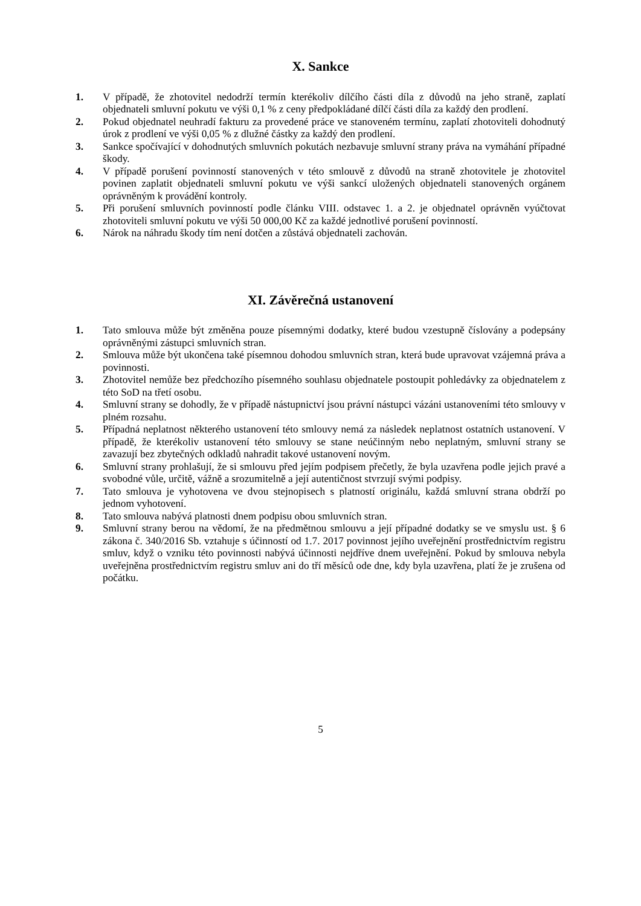X. Sankce
1. V případě, že zhotovitel nedodrží termín kterékoliv dílčího části díla z důvodů na jeho straně, zaplatí objednateli smluvní pokutu ve výši 0,1 % z ceny předpokládané dílčí části díla za každý den prodlení.
2. Pokud objednatel neuhradí fakturu za provedené práce ve stanoveném termínu, zaplatí zhotoviteli dohodnutý úrok z prodlení ve výši 0,05 % z dlužné částky za každý den prodlení.
3. Sankce spočívající v dohodnutých smluvních pokutách nezbavuje smluvní strany práva na vymáhání případné škody.
4. V případě porušení povinností stanovených v této smlouvě z důvodů na straně zhotovitele je zhotovitel povinen zaplatit objednateli smluvní pokutu ve výši sankcí uložených objednateli stanovených orgánem oprávněným k provádění kontroly.
5. Při porušení smluvních povinností podle článku VIII. odstavec 1. a 2. je objednatel oprávněn vyúčtovat zhotoviteli smluvní pokutu ve výši 50 000,00 Kč za každé jednotlivé porušení povinností.
6. Nárok na náhradu škody tím není dotčen a zůstává objednateli zachován.
XI. Závěrečná ustanovení
1. Tato smlouva může být změněna pouze písemnými dodatky, které budou vzestupně číslovány a podepsány oprávněnými zástupci smluvních stran.
2. Smlouva může být ukončena také písemnou dohodou smluvních stran, která bude upravovat vzájemná práva a povinnosti.
3. Zhotovitel nemůže bez předchozího písemného souhlasu objednatele postoupit pohledávky za objednatelem z této SoD na třetí osobu.
4. Smluvní strany se dohodly, že v případě nástupnictví jsou právní nástupci vázáni ustanoveními této smlouvy v plném rozsahu.
5. Případná neplatnost některého ustanovení této smlouvy nemá za následek neplatnost ostatních ustanovení. V případě, že kterékoliv ustanovení této smlouvy se stane neúčinným nebo neplatným, smluvní strany se zavazují bez zbytečných odkladů nahradit takové ustanovení novým.
6. Smluvní strany prohlašují, že si smlouvu před jejím podpisem přečetly, že byla uzavřena podle jejich pravé a svobodné vůle, určitě, vážně a srozumitelně a její autentičnost stvrzují svými podpisy.
7. Tato smlouva je vyhotovena ve dvou stejnopisech s platností originálu, každá smluvní strana obdrží po jednom vyhotovení.
8. Tato smlouva nabývá platnosti dnem podpisu obou smluvních stran.
9. Smluvní strany berou na vědomí, že na předmětnou smlouvu a její případné dodatky se ve smyslu ust. § 6 zákona č. 340/2016 Sb. vztahuje s účinností od 1.7. 2017 povinnost jejího uveřejnění prostřednictvím registru smluv, když o vzniku této povinnosti nabývá účinnosti nejdříve dnem uveřejnění. Pokud by smlouva nebyla uveřejněna prostřednictvím registru smluv ani do tří měsíců ode dne, kdy byla uzavřena, platí že je zrušena od počátku.
5